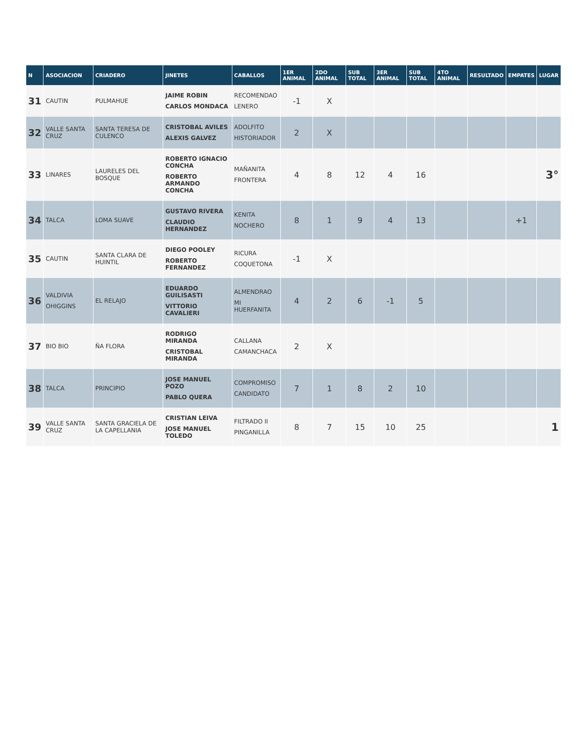| N | ASOCIACION | CRIADERO | JINETES | CABALLOS | 1ER ANIMAL | 2DO ANIMAL | SUB TOTAL | 3ER ANIMAL | SUB TOTAL | 4TO ANIMAL | RESULTADO | EMPATES | LUGAR |
| --- | --- | --- | --- | --- | --- | --- | --- | --- | --- | --- | --- | --- | --- |
| 31 | CAUTIN | PULMAHUE | JAIME ROBIN CARLOS MONDACA | RECOMENDAO LENERO | -1 | X | | | | | | | |
| 32 | VALLE SANTA CRUZ | SANTA TERESA DE CULENCO | CRISTOBAL AVILES ALEXIS GALVEZ | ADOLFITO HISTORIADOR | 2 | X | | | | | | | |
| 33 | LINARES | LAURELES DEL BOSQUE | ROBERTO IGNACIO CONCHA ROBERTO ARMANDO CONCHA | MAÑANITA FRONTERA | 4 | 8 | 12 | 4 | 16 | | | | 3° |
| 34 | TALCA | LOMA SUAVE | GUSTAVO RIVERA CLAUDIO HERNANDEZ | KENITA NOCHERO | 8 | 1 | 9 | 4 | 13 | | | +1 | |
| 35 | CAUTIN | SANTA CLARA DE HUINTIL | DIEGO POOLEY ROBERTO FERNANDEZ | RICURA COQUETONA | -1 | X | | | | | | | |
| 36 | VALDIVIA OHIGGINS | EL RELAJO | EDUARDO GUILISASTI VITTORIO CAVALIERI | ALMENDRAO MI HUERFANITA | 4 | 2 | 6 | -1 | 5 | | | | |
| 37 | BIO BIO | ÑA FLORA | RODRIGO MIRANDA CRISTOBAL MIRANDA | CALLANA CAMANCHACA | 2 | X | | | | | | | |
| 38 | TALCA | PRINCIPIO | JOSE MANUEL POZO PABLO QUERA | COMPROMISO CANDIDATO | 7 | 1 | 8 | 2 | 10 | | | | |
| 39 | VALLE SANTA CRUZ | SANTA GRACIELA DE LA CAPELLANIA | CRISTIAN LEIVA JOSE MANUEL TOLEDO | FILTRADO II PINGANILLA | 8 | 7 | 15 | 10 | 25 | | | | 1 |